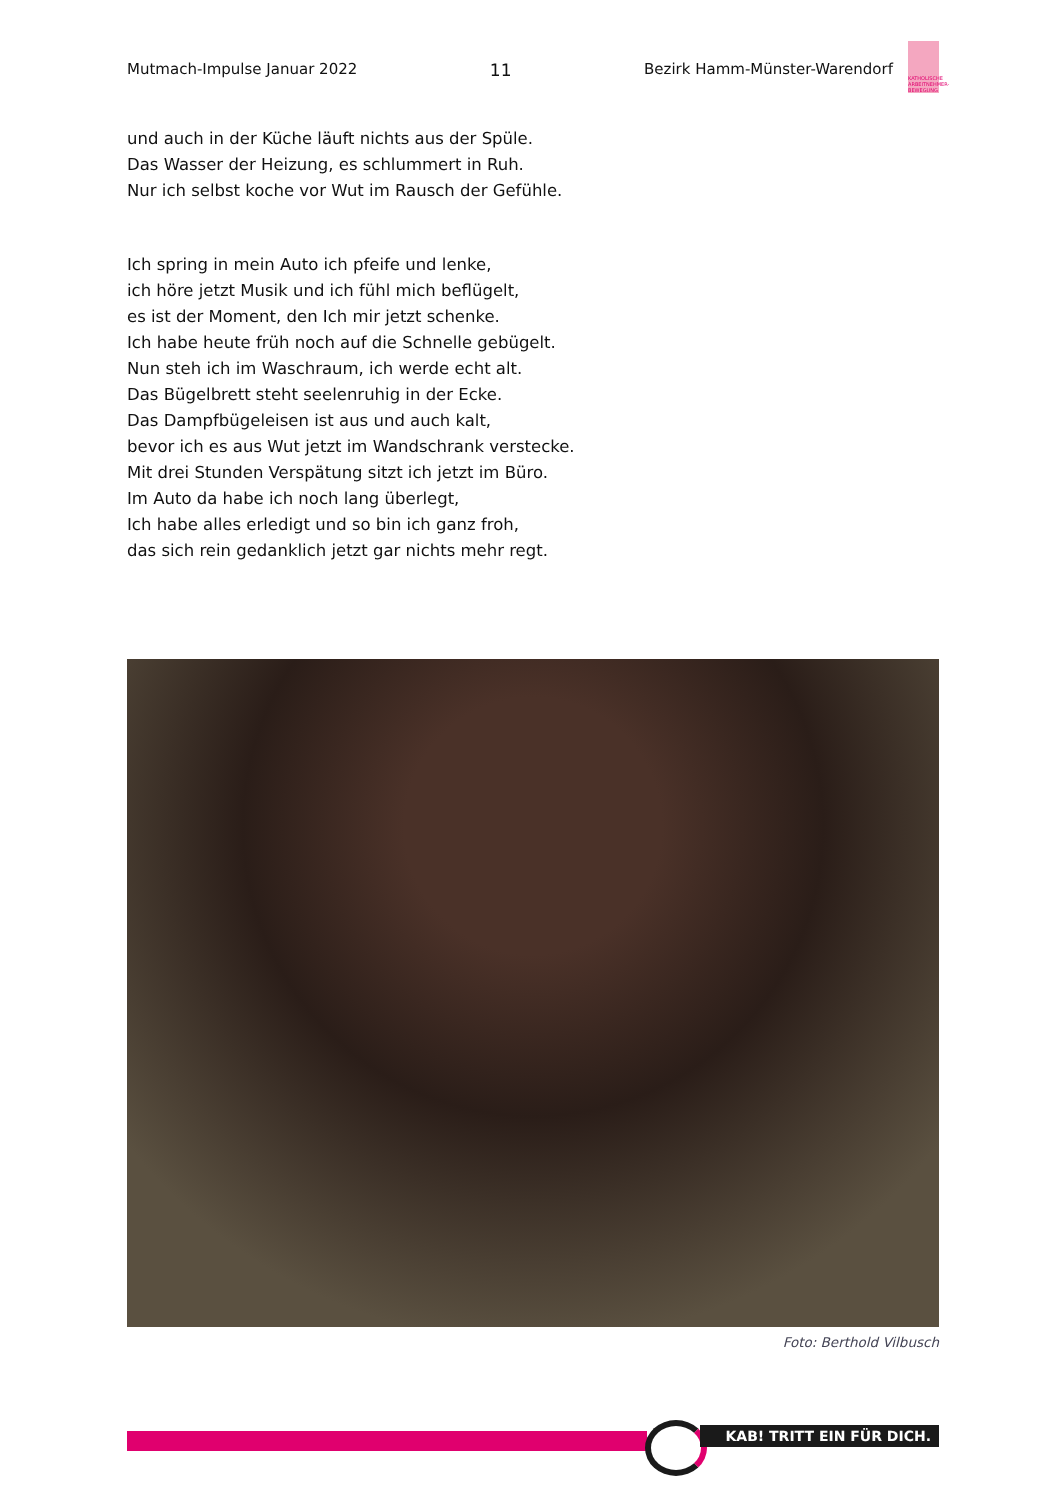Mutmach-Impulse Januar 2022 11 Bezirk Hamm-Münster-Warendorf
KATHOLISCHE ARBEITNEHMER-BEWEGUNG
und auch in der Küche läuft nichts aus der Spüle.
Das Wasser der Heizung, es schlummert in Ruh.
Nur ich selbst koche vor Wut im Rausch der Gefühle.
Ich spring in mein Auto ich pfeife und lenke,
ich höre jetzt Musik und ich fühl mich beflügelt,
es ist der Moment, den Ich mir jetzt schenke.
Ich habe heute früh noch auf die Schnelle gebügelt.
Nun steh ich im Waschraum, ich werde echt alt.
Das Bügelbrett steht seelenruhig in der Ecke.
Das Dampfbügeleisen ist aus und auch kalt,
bevor ich es aus Wut jetzt im Wandschrank verstecke.
Mit drei Stunden Verspätung sitzt ich jetzt im Büro.
Im Auto da habe ich noch lang überlegt,
Ich habe alles erledigt und so bin ich ganz froh,
das sich rein gedanklich jetzt gar nichts mehr regt.
Foto: Berthold Vilbusch
KAB! TRITT EIN FÜR DICH.